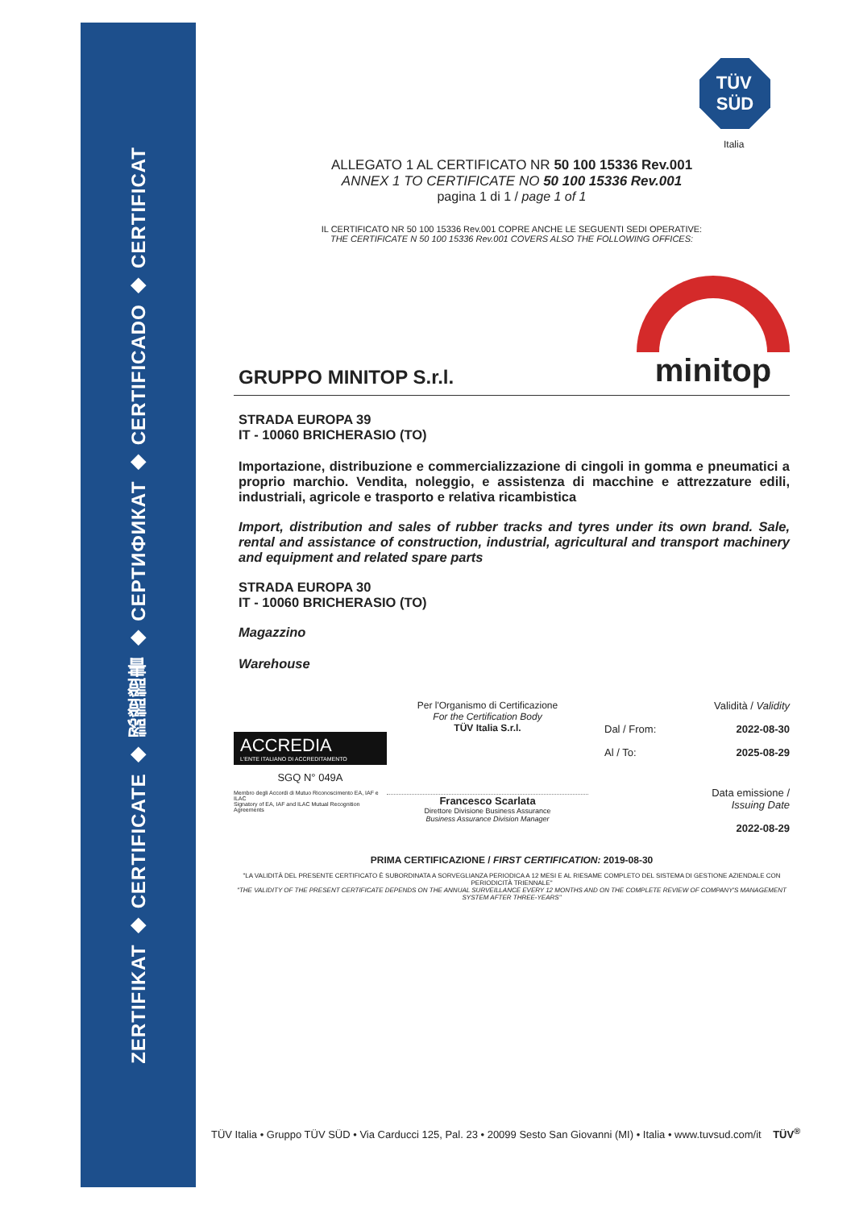ZERTIFIKAT ◆ CERTIFICATE ◆ 認證證書 ◆ СЕРТИФИКАТ ◆ CERTIFICADO ◆ CERTIFICAT
TÜV
SÜD
Italia
ALLEGATO 1 AL CERTIFICATO NR 50 100 15336 Rev.001
ANNEX 1 TO CERTIFICATE NO 50 100 15336 Rev.001
pagina 1 di 1 / page 1 of 1
IL CERTIFICATO NR 50 100 15336 Rev.001 COPRE ANCHE LE SEGUENTI SEDI OPERATIVE:
THE CERTIFICATE N 50 100 15336 Rev.001 COVERS ALSO THE FOLLOWING OFFICES:
GRUPPO MINITOP S.r.l.
minitop
STRADA EUROPA 39
IT - 10060 BRICHERASIO (TO)
Importazione, distribuzione e commercializzazione di cingoli in gomma e pneumatici a proprio marchio. Vendita, noleggio, e assistenza di macchine e attrezzature edili, industriali, agricole e trasporto e relativa ricambistica
Import, distribution and sales of rubber tracks and tyres under its own brand. Sale, rental and assistance of construction, industrial, agricultural and transport machinery and equipment and related spare parts
STRADA EUROPA 30
IT - 10060 BRICHERASIO (TO)
Magazzino
Warehouse
ACCREDIA
L'ENTE ITALIANO DI ACCREDITAMENTO
SGQ N° 049A
Membro degli Accordi di Mutuo Riconoscimento EA, IAF e ILAC
Signatory of EA, IAF and ILAC Mutual Recognition Agreements
Per l'Organismo di Certificazione
For the Certification Body
TÜV Italia S.r.l.
Francesco Scarlata
Direttore Divisione Business Assurance
Business Assurance Division Manager
Validità / Validity
Dal / From: 2022-08-30
Al / To: 2025-08-29
Data emissione /
Issuing Date
2022-08-29
PRIMA CERTIFICAZIONE / FIRST CERTIFICATION: 2019-08-30
"LA VALIDITÀ DEL PRESENTE CERTIFICATO È SUBORDINATA A SORVEGLIANZA PERIODICA A 12 MESI E AL RIESAME COMPLETO DEL SISTEMA DI GESTIONE AZIENDALE CON PERIODICITÀ TRIENNALE"
"THE VALIDITY OF THE PRESENT CERTIFICATE DEPENDS ON THE ANNUAL SURVEILLANCE EVERY 12 MONTHS AND ON THE COMPLETE REVIEW OF COMPANY'S MANAGEMENT SYSTEM AFTER THREE-YEARS"
TÜV Italia • Gruppo TÜV SÜD • Via Carducci 125, Pal. 23 • 20099 Sesto San Giovanni (MI) • Italia • www.tuvsud.com/it TÜV<sup>®</sup>